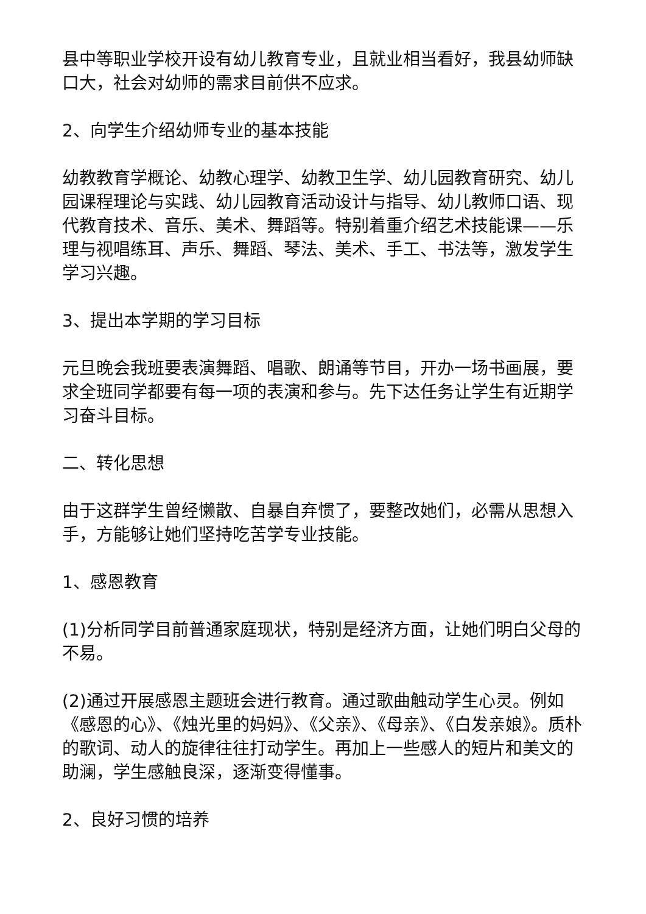县中等职业学校开设有幼儿教育专业，且就业相当看好，我县幼师缺口大，社会对幼师的需求目前供不应求。
2、向学生介绍幼师专业的基本技能
幼教教育学概论、幼教心理学、幼教卫生学、幼儿园教育研究、幼儿园课程理论与实践、幼儿园教育活动设计与指导、幼儿教师口语、现代教育技术、音乐、美术、舞蹈等。特别着重介绍艺术技能课——乐理与视唱练耳、声乐、舞蹈、琴法、美术、手工、书法等，激发学生学习兴趣。
3、提出本学期的学习目标
元旦晚会我班要表演舞蹈、唱歌、朗诵等节目，开办一场书画展，要求全班同学都要有每一项的表演和参与。先下达任务让学生有近期学习奋斗目标。
二、转化思想
由于这群学生曾经懒散、自暴自弃惯了，要整改她们，必需从思想入手，方能够让她们坚持吃苦学专业技能。
1、感恩教育
(1)分析同学目前普通家庭现状，特别是经济方面，让她们明白父母的不易。
(2)通过开展感恩主题班会进行教育。通过歌曲触动学生心灵。例如《感恩的心》、《烛光里的妈妈》、《父亲》、《母亲》、《白发亲娘》。质朴的歌词、动人的旋律往往打动学生。再加上一些感人的短片和美文的助澜，学生感触良深，逐渐变得懂事。
2、良好习惯的培养